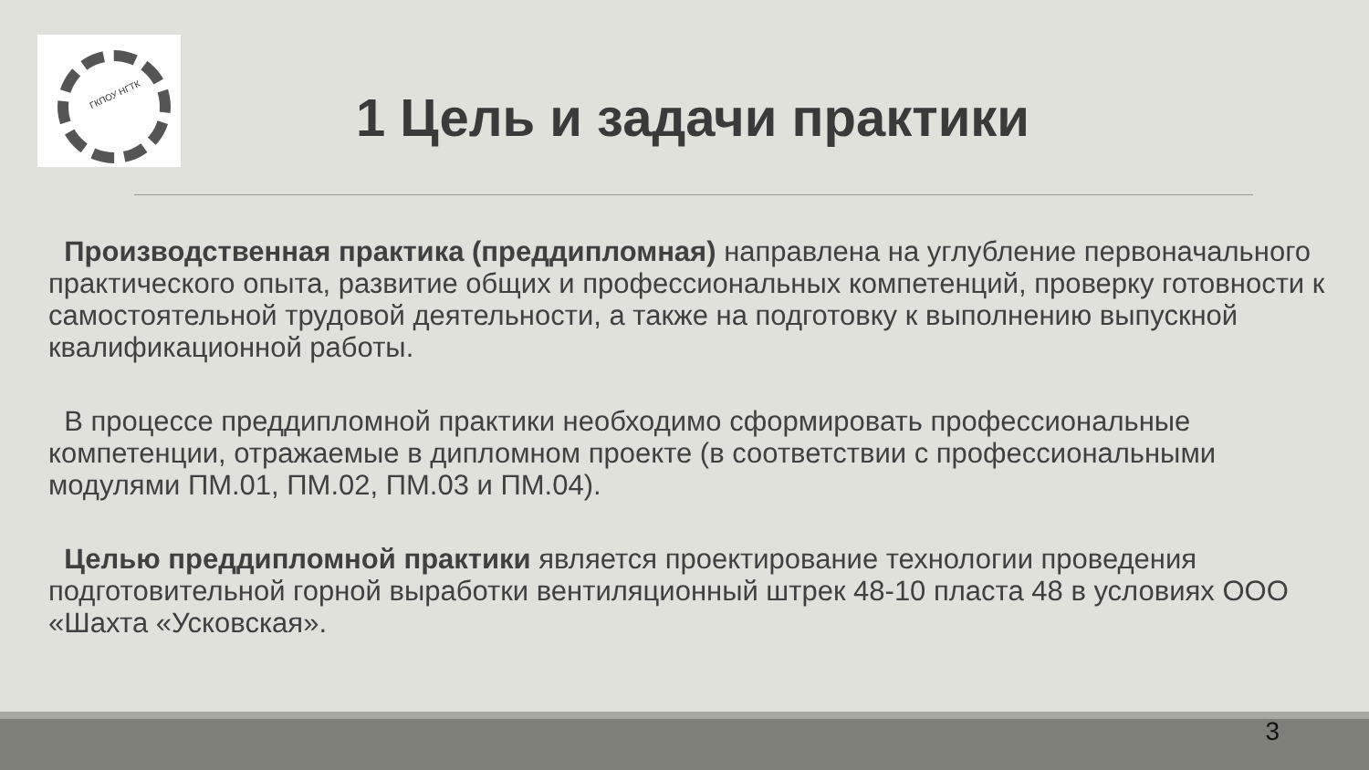ГКПОУ НГТК
1 Цель и задачи практики
Производственная практика (преддипломная) направлена на углубление первоначального практического опыта, развитие общих и профессиональных компетенций, проверку готовности к самостоятельной трудовой деятельности, а также на подготовку к выполнению выпускной квалификационной работы.
В процессе преддипломной практики необходимо сформировать профессиональные компетенции, отражаемые в дипломном проекте (в соответствии с профессиональными модулями ПМ.01, ПМ.02, ПМ.03 и ПМ.04).
Целью преддипломной практики является проектирование технологии проведения подготовительной горной выработки вентиляционный штрек 48-10 пласта 48 в условиях ООО «Шахта «Усковская».
3